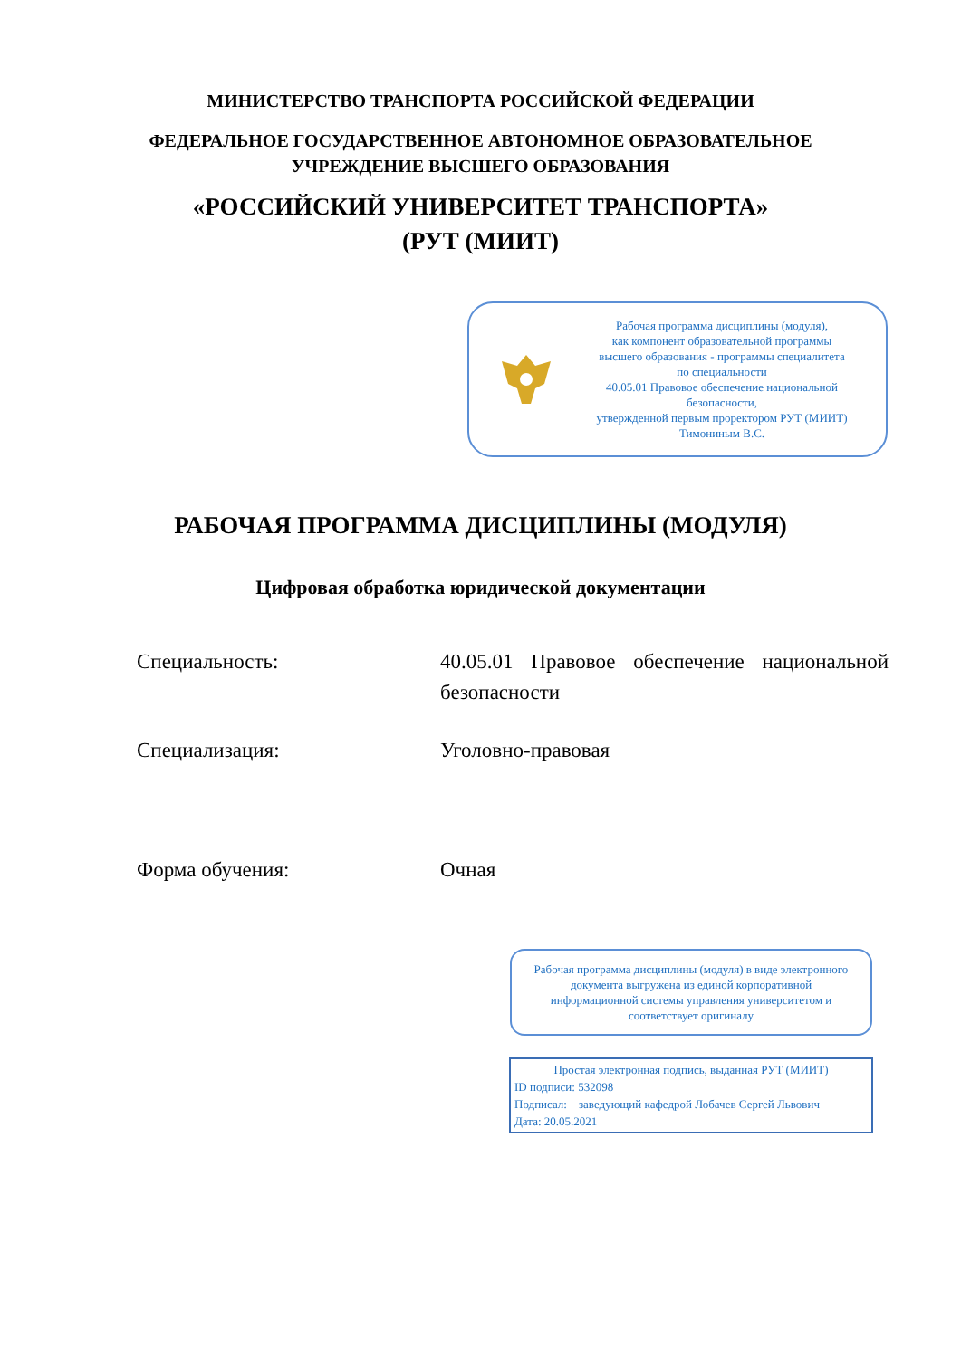МИНИСТЕРСТВО ТРАНСПОРТА РОССИЙСКОЙ ФЕДЕРАЦИИ
ФЕДЕРАЛЬНОЕ ГОСУДАРСТВЕННОЕ АВТОНОМНОЕ ОБРАЗОВАТЕЛЬНОЕ
УЧРЕЖДЕНИЕ ВЫСШЕГО ОБРАЗОВАНИЯ
«РОССИЙСКИЙ УНИВЕРСИТЕТ ТРАНСПОРТА»
(РУТ (МИИТ)
Рабочая программа дисциплины (модуля),
как компонент образовательной программы
высшего образования - программы специалитета
по специальности
40.05.01 Правовое обеспечение национальной
безопасности,
утвержденной первым проректором РУТ (МИИТ)
Тимониным В.С.
РАБОЧАЯ ПРОГРАММА ДИСЦИПЛИНЫ (МОДУЛЯ)
Цифровая обработка юридической документации
Специальность: 40.05.01 Правовое обеспечение национальной безопасности
Специализация: Уголовно-правовая
Форма обучения: Очная
Рабочая программа дисциплины (модуля) в виде электронного документа выгружена из единой корпоративной информационной системы управления университетом и соответствует оригиналу
Простая электронная подпись, выданная РУТ (МИИТ)
ID подписи: 532098
Подписал: заведующий кафедрой Лобачев Сергей Львович
Дата: 20.05.2021